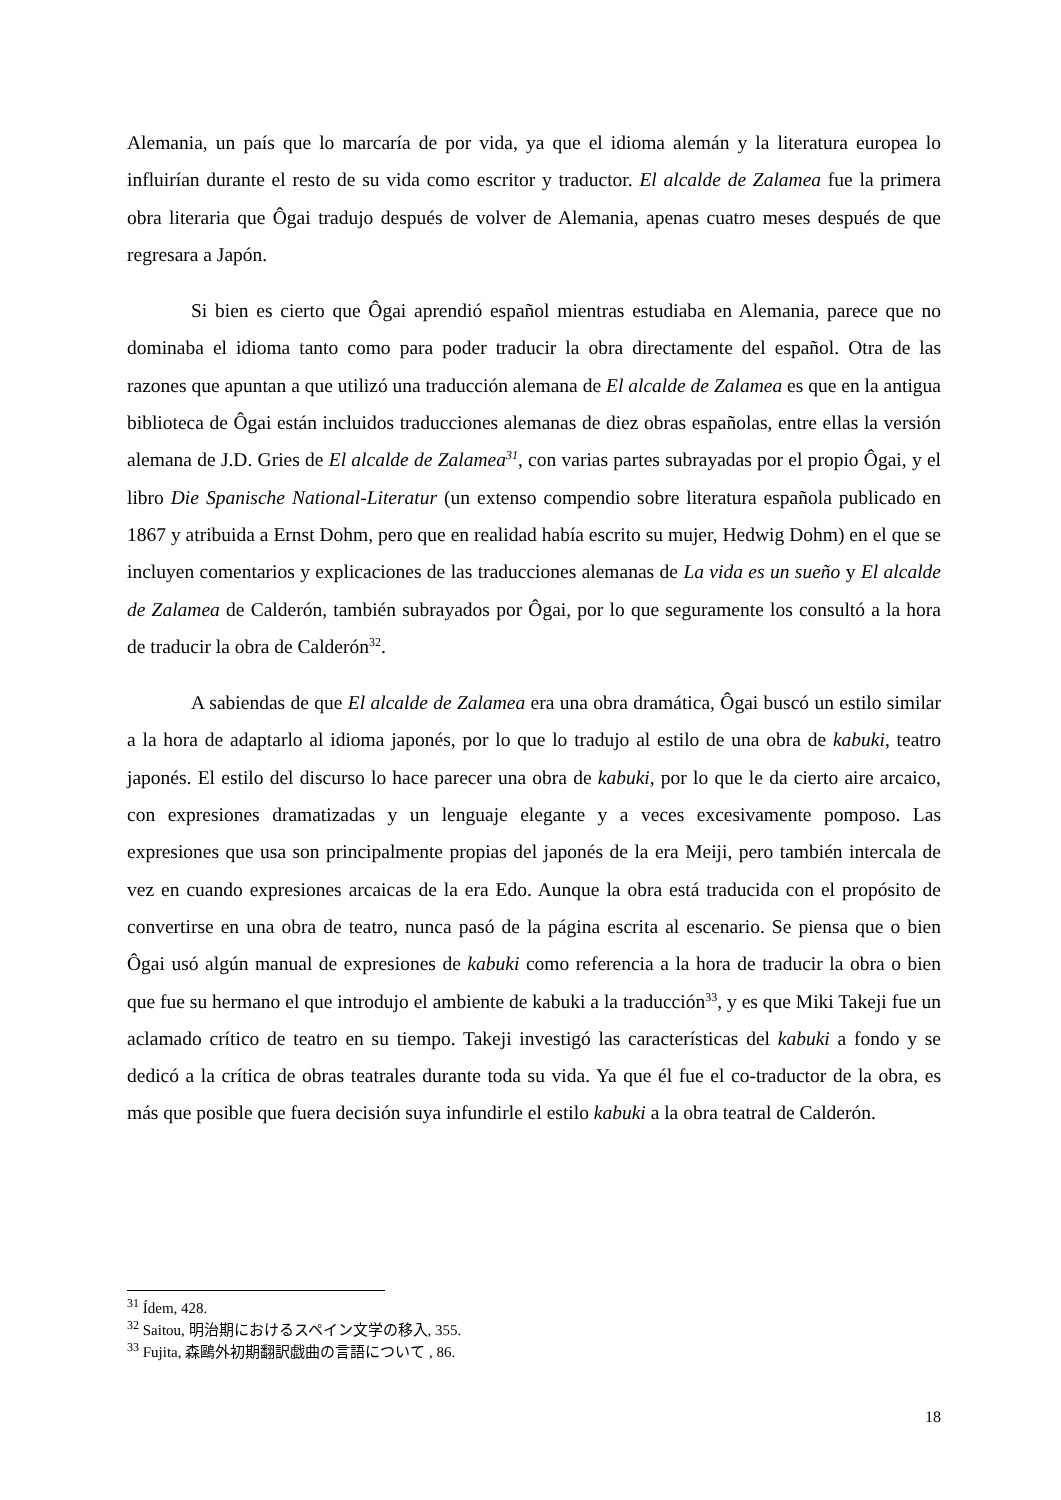Alemania, un país que lo marcaría de por vida, ya que el idioma alemán y la literatura europea lo influirían durante el resto de su vida como escritor y traductor. El alcalde de Zalamea fue la primera obra literaria que Ôgai tradujo después de volver de Alemania, apenas cuatro meses después de que regresara a Japón.
Si bien es cierto que Ôgai aprendió español mientras estudiaba en Alemania, parece que no dominaba el idioma tanto como para poder traducir la obra directamente del español. Otra de las razones que apuntan a que utilizó una traducción alemana de El alcalde de Zalamea es que en la antigua biblioteca de Ôgai están incluidos traducciones alemanas de diez obras españolas, entre ellas la versión alemana de J.D. Gries de El alcalde de Zalamea<sup>31</sup>, con varias partes subrayadas por el propio Ôgai, y el libro Die Spanische National-Literatur (un extenso compendio sobre literatura española publicado en 1867 y atribuida a Ernst Dohm, pero que en realidad había escrito su mujer, Hedwig Dohm) en el que se incluyen comentarios y explicaciones de las traducciones alemanas de La vida es un sueño y El alcalde de Zalamea de Calderón, también subrayados por Ôgai, por lo que seguramente los consultó a la hora de traducir la obra de Calderón<sup>32</sup>.
A sabiendas de que El alcalde de Zalamea era una obra dramática, Ôgai buscó un estilo similar a la hora de adaptarlo al idioma japonés, por lo que lo tradujo al estilo de una obra de kabuki, teatro japonés. El estilo del discurso lo hace parecer una obra de kabuki, por lo que le da cierto aire arcaico, con expresiones dramatizadas y un lenguaje elegante y a veces excesivamente pomposo. Las expresiones que usa son principalmente propias del japonés de la era Meiji, pero también intercala de vez en cuando expresiones arcaicas de la era Edo. Aunque la obra está traducida con el propósito de convertirse en una obra de teatro, nunca pasó de la página escrita al escenario. Se piensa que o bien Ôgai usó algún manual de expresiones de kabuki como referencia a la hora de traducir la obra o bien que fue su hermano el que introdujo el ambiente de kabuki a la traducción<sup>33</sup>, y es que Miki Takeji fue un aclamado crítico de teatro en su tiempo. Takeji investigó las características del kabuki a fondo y se dedicó a la crítica de obras teatrales durante toda su vida. Ya que él fue el co-traductor de la obra, es más que posible que fuera decisión suya infundirle el estilo kabuki a la obra teatral de Calderón.
<sup>31</sup> Ídem, 428.
<sup>32</sup> Saitou, 明治期におけるスペイン文学の移入, 355.
<sup>33</sup> Fujita, 森鷗外初期翻訳戯曲の言語について , 86.
18